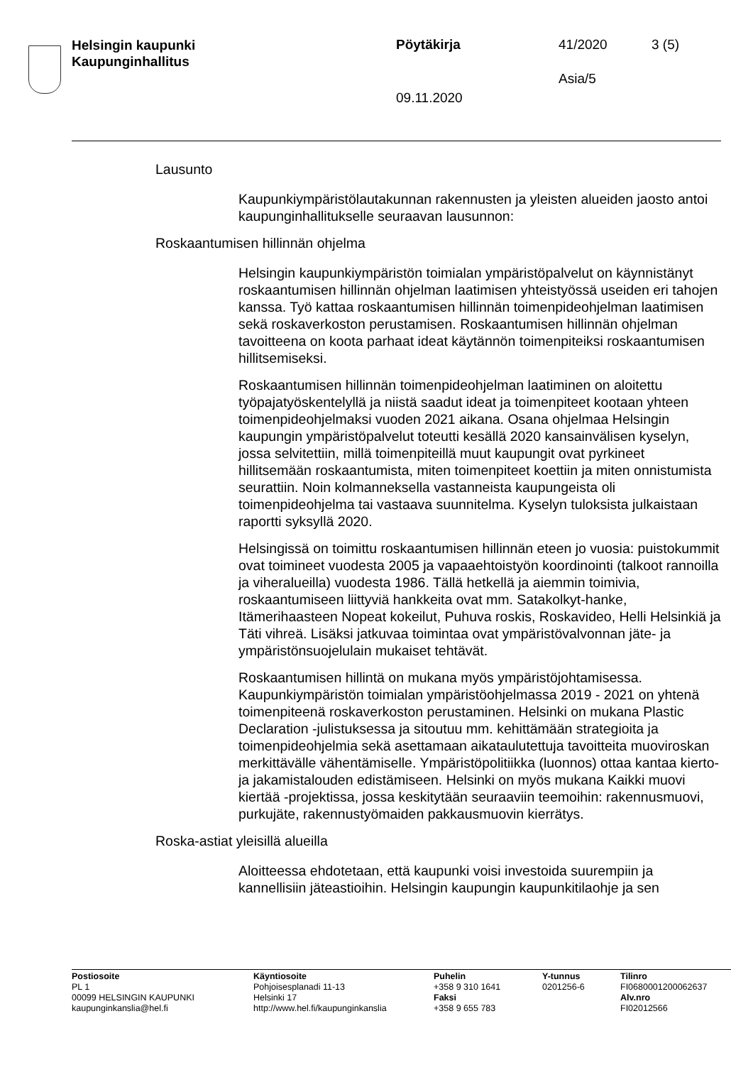Helsingin kaupunki
Kaupunginhallitus
Pöytäkirja 41/2020 3 (5)
Asia/5
09.11.2020
Lausunto
Kaupunkiympäristölautakunnan rakennusten ja yleisten alueiden jaosto antoi kaupunginhallitukselle seuraavan lausunnon:
Roskaantumisen hillinnän ohjelma
Helsingin kaupunkiympäristön toimialan ympäristöpalvelut on käynnistänyt roskaantumisen hillinnän ohjelman laatimisen yhteistyössä useiden eri tahojen kanssa. Työ kattaa roskaantumisen hillinnän toimenpideohjelman laatimisen sekä roskaverkoston perustamisen. Roskaantumisen hillinnän ohjelman tavoitteena on koota parhaat ideat käytännön toimenpiteiksi roskaantumisen hillitsemiseksi.
Roskaantumisen hillinnän toimenpideohjelman laatiminen on aloitettu työpajatyöskentelyllä ja niistä saadut ideat ja toimenpiteet kootaan yhteen toimenpideohjelmaksi vuoden 2021 aikana. Osana ohjelmaa Helsingin kaupungin ympäristöpalvelut toteutti kesällä 2020 kansainvälisen kyselyn, jossa selvitettiin, millä toimenpiteillä muut kaupungit ovat pyrkineet hillitsemään roskaantumista, miten toimenpiteet koettiin ja miten onnistumista seurattiin. Noin kolmanneksella vastanneista kaupungeista oli toimenpideohjelma tai vastaava suunnitelma. Kyselyn tuloksista julkaistaan raportti syksyllä 2020.
Helsingissä on toimittu roskaantumisen hillinnän eteen jo vuosia: puistokummit ovat toimineet vuodesta 2005 ja vapaaehtoistyön koordinointi (talkoot rannoilla ja viheralueilla) vuodesta 1986. Tällä hetkellä ja aiemmin toimivia, roskaantumiseen liittyviä hankkeita ovat mm. Satakolkyt-hanke, Itämerihaasteen Nopeat kokeilut, Puhuva roskis, Roskavideo, Helli Helsinkiä ja Täti vihreä. Lisäksi jatkuvaa toimintaa ovat ympäristövalvonnan jäte- ja ympäristönsuojelulain mukaiset tehtävät.
Roskaantumisen hillintä on mukana myös ympäristöjohtamisessa. Kaupunkiympäristön toimialan ympäristöohjelmassa 2019 - 2021 on yhtenä toimenpiteenä roskaverkoston perustaminen. Helsinki on mukana Plastic Declaration -julistuksessa ja sitoutuu mm. kehittämään strategioita ja toimenpideohjelmia sekä asettamaan aikataulutettuja tavoitteita muoviroskan merkittävälle vähentämiselle. Ympäristöpolitiikka (luonnos) ottaa kantaa kierto- ja jakamistalouden edistämiseen. Helsinki on myös mukana Kaikki muovi kiertää -projektissa, jossa keskitytään seuraaviin teemoihin: rakennusmuovi, purkujäte, rakennustyömaiden pakkausmuovin kierrätys.
Roska-astiat yleisillä alueilla
Aloitteessa ehdotetaan, että kaupunki voisi investoida suurempiin ja kannellisiin jäteastioihin. Helsingin kaupungin kaupunkitilaohje ja sen
Postiosoite
PL 1
00099 HELSINGIN KAUPUNKI
kaupunginkanslia@hel.fi
Käyntiosoite
Pohjoisesplanadi 11-13
Helsinki 17
http://www.hel.fi/kaupunginkanslia
Puhelin
+358 9 310 1641
Faksi
+358 9 655 783
Y-tunnus
0201256-6
Tilinro
FI0680001200062637
Alv.nro
FI02012566